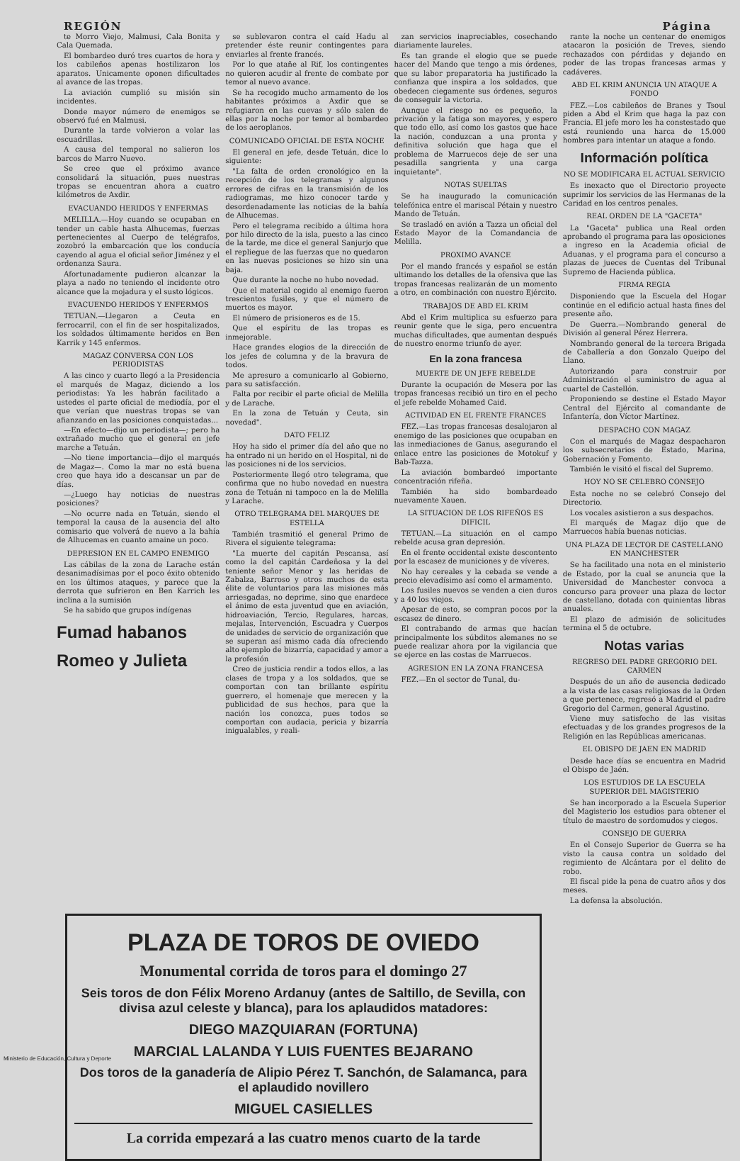REGIÓN Página
te Morro Viejo, Malmusi, Cala Bonita y Cala Quemada.
El bombardeo duró tres cuartos de hora y los cabileños apenas hostilizaron los aparatos. Unicamente oponen dificultades al avance de las tropas.
La aviación cumplió su misión sin incidentes.
Donde mayor número de enemigos se observó fué en Malmusi.
Durante la tarde volvieron a volar las escuadrillas.
A causa del temporal no salieron los barcos de Marro Nuevo.
Se cree que el próximo avance consolidará la situación, pues nuestras tropas se encuentran ahora a cuatro kilómetros de Axdir.
EVACUANDO HERIDOS Y ENFERMAS
MELILLA.—Hoy cuando se ocupaban en tender un cable hasta Alhucemas, fuerzas pertenecientes al Cuerpo de telégrafos, zozobró la embarcación que los conducía cayendo al agua el oficial señor Jiménez y el ordenanza Saura.
Afortunadamente pudieron alcanzar la playa a nado no teniendo el incidente otro alcance que la mojadura y el susto lógicos.
EVACUENDO HERIDOS Y ENFERMOS
TETUAN.—Llegaron a Ceuta en ferrocarril, con el fin de ser hospitalizados, los soldados últimamente heridos en Ben Karrik y 145 enfermos.
MAGAZ CONVERSA CON LOS PERIODISTAS
A las cinco y cuarto llegó a la Presidencia el marqués de Magaz, diciendo a los periodistas: Ya les habrán facilitado a ustedes el parte oficial de mediodía, por el que verían que nuestras tropas se van afianzando en las posiciones conquistadas...
—En efecto—dijo un periodista—; pero ha extrañado mucho que el general en jefe marche a Tetuán.
—No tiene importancia—dijo el marqués de Magaz—. Como la mar no está buena creo que haya ido a descansar un par de días.
—¿Luego hay noticias de nuestras posiciones?
—No ocurre nada en Tetuán, siendo el temporal la causa de la ausencia del alto comisario que volverá de nuevo a la bahía de Alhucemas en cuanto amaine un poco.
DEPRESION EN EL CAMPO ENEMIGO
Las cábilas de la zona de Larache están desanimadísimas por el poco éxito obtenido en los últimos ataques, y parece que la derrota que sufrieron en Ben Karrich les inclina a la sumisión
Se ha sabido que grupos indígenas
Fumad habanos
Romeo y Julieta
se sublevaron contra el caíd Hadu al pretender éste reunir contingentes para enviarles al frente francés.
Por lo que atañe al Rif, los contingentes no quieren acudir al frente de combate por temor al nuevo avance.
Se ha recogido mucho armamento de los habitantes próximos a Axdir que se refugiaron en las cuevas y sólo salen de ellas por la noche por temor al bombardeo de los aeroplanos.
COMUNICADO OFICIAL DE ESTA NOCHE
El general en jefe, desde Tetuán, dice lo siguiente:
"La falta de orden cronológico en la recepción de los telegramas y algunos errores de cifras en la transmisión de los radiogramas, me hizo conocer tarde y desordenadamente las noticias de la bahía de Alhucemas.
Pero el telegrama recibido a última hora por hilo directo de la isla, puesto a las cinco de la tarde, me dice el general Sanjurjo que el repliegue de las fuerzas que no quedaron en las nuevas posiciones se hizo sin una baja.
Que durante la noche no hubo novedad.
Que el material cogido al enemigo fueron trescientos fusiles, y que el número de muertos es mayor.
El número de prisioneros es de 15.
Que el espíritu de las tropas es inmejorable.
Hace grandes elogios de la dirección de los jefes de columna y de la bravura de todos.
Me apresuro a comunicarlo al Gobierno, para su satisfacción.
Falta por recibir el parte oficial de Melilla y de Larache.
En la zona de Tetuán y Ceuta, sin novedad".
DATO FELIZ
Hoy ha sido el primer día del año que no ha entrado ni un herido en el Hospital, ni de las posiciones ni de los servicios.
Posteriormente llegó otro telegrama, que confirma que no hubo novedad en nuestra zona de Tetuán ni tampoco en la de Melilla y Larache.
OTRO TELEGRAMA DEL MARQUES DE ESTELLA
También trasmitió el general Primo de Rivera el siguiente telegrama:
"La muerte del capitán Pescansa, así como la del capitán Cardeñosa y la del teniente señor Menor y las heridas de Zabalza, Barroso y otros muchos de esta élite de voluntarios para las misiones más arriesgadas, no deprime, sino que enardece el ánimo de esta juventud que en aviación, hidroaviación, Tercio, Regulares, harcas, mejalas, Intervención, Escuadra y Cuerpos de unidades de servicio de organización que se superan así mismo cada día ofreciendo alto ejemplo de bizarría, capacidad y amor a la profesión
Creo de justicia rendir a todos ellos, a las clases de tropa y a los soldados, que se comportan con tan brillante espíritu guerrero, el homenaje que merecen y la publicidad de sus hechos, para que la nación los conozca, pues todos se comportan con audacia, pericia y bizarría inigualables, y reali-
zan servicios inapreciables, cosechando diariamente laureles.
Es tan grande el elogio que se puede hacer del Mando que tengo a mis órdenes, que su labor preparatoria ha justificado la confianza que inspira a los soldados, que obedecen ciegamente sus órdenes, seguros de conseguir la victoria.
Aunque el riesgo no es pequeño, la privación y la fatiga son mayores, y espero que todo ello, así como los gastos que hace la nación, conduzcan a una pronta y definitiva solución que haga que el problema de Marruecos deje de ser una pesadilla sangrienta y una carga inquietante".
NOTAS SUELTAS
Se ha inaugurado la comunicación telefónica entre el mariscal Pétain y nuestro Mando de Tetuán.
Se trasladó en avión a Tazza un oficial del Estado Mayor de la Comandancia de Melilla.
PROXIMO AVANCE
Por el mando francés y español se están ultimando los detalles de la ofensiva que las tropas francesas realizarán de un momento a otro, en combinación con nuestro Ejército.
TRABAJOS DE ABD EL KRIM
Abd el Krim multiplica su esfuerzo para reunir gente que le siga, pero encuentra muchas dificultades, que aumentan después de nuestro enorme triunfo de ayer.
En la zona francesa
MUERTE DE UN JEFE REBELDE
Durante la ocupación de Mesera por las tropas francesas recibió un tiro en el pecho el jefe rebelde Mohamed Caid.
ACTIVIDAD EN EL FRENTE FRANCES
FEZ.—Las tropas francesas desalojaron al enemigo de las posiciones que ocupaban en las inmediaciones de Ganus, asegurando el enlace entre las posiciones de Motokuf y Bab-Tazza.
La aviación bombardeó importante concentración rifeña.
También ha sido bombardeado nuevamente Xauen.
LA SITUACION DE LOS RIFEÑOS ES DIFICIL
TETUAN.—La situación en el campo rebelde acusa gran depresión.
En el frente occidental existe descontento por la escasez de municiones y de víveres.
No hay cereales y la cebada se vende a precio elevadísimo así como el armamento.
Los fusiles nuevos se venden a cien duros y a 40 los viejos.
Apesar de esto, se compran pocos por la escasez de dinero.
El contrabando de armas que hacían principalmente los súbditos alemanes no se puede realizar ahora por la vigilancia que se ejerce en las costas de Marruecos.
AGRESION EN LA ZONA FRANCESA
FEZ.—En el sector de Tunal, du-
rante la noche un centenar de enemigos atacaron la posición de Treves, siendo rechazados con pérdidas y dejando en poder de las tropas francesas armas y cadáveres.
ABD EL KRIM ANUNCIA UN ATAQUE A FONDO
FEZ.—Los cabileños de Branes y Tsoul piden a Abd el Krim que haga la paz con Francia. El jefe moro les ha constestado que está reuniendo una harca de 15.000 hombres para intentar un ataque a fondo.
Información política
NO SE MODIFICARA EL ACTUAL SERVICIO
Es inexacto que el Directorio proyecte suprimir los servicios de las Hermanas de la Caridad en los centros penales.
REAL ORDEN DE LA "GACETA"
La "Gaceta" publica una Real orden aprobando el programa para las oposiciones a ingreso en la Academia oficial de Aduanas, y el programa para el concurso a plazas de jueces de Cuentas del Tribunal Supremo de Hacienda pública.
FIRMA REGIA
Disponiendo que la Escuela del Hogar continúe en el edificio actual hasta fines del presente año.
De Guerra.—Nombrando general de División al general Pérez Herrera.
Nombrando general de la tercera Brigada de Caballería a don Gonzalo Queipo del Llano.
Autorizando para construir por Administración el suministro de agua al cuartel de Castellón.
Proponiendo se destine el Estado Mayor Central del Ejército al comandante de Infantería, don Víctor Martínez.
DESPACHO CON MAGAZ
Con el marqués de Magaz despacharon los subsecretarios de Estado, Marina, Gobernación y Fomento.
También le visitó el fiscal del Supremo.
HOY NO SE CELEBRO CONSEJO
Esta noche no se celebró Consejo del Directorio.
Los vocales asistieron a sus despachos.
El marqués de Magaz dijo que de Marruecos había buenas noticias.
UNA PLAZA DE LECTOR DE CASTELLANO EN MANCHESTER
Se ha facilitado una nota en el ministerio de Estado, por la cual se anuncia que la Universidad de Manchester convoca a concurso para proveer una plaza de lector de castellano, dotada con quinientas libras anuales.
El plazo de admisión de solicitudes termina el 5 de octubre.
Notas varias
REGRESO DEL PADRE GREGORIO DEL CARMEN
Después de un año de ausencia dedicado a la vista de las casas religiosas de la Orden a que pertenece, regresó a Madrid el padre Gregorio del Carmen, general Agustino.
Viene muy satisfecho de las visitas efectuadas y de los grandes progresos de la Religión en las Repúblicas americanas.
EL OBISPO DE JAEN EN MADRID
Desde hace días se encuentra en Madrid el Obispo de Jaén.
LOS ESTUDIOS DE LA ESCUELA SUPERIOR DEL MAGISTERIO
Se han incorporado a la Escuela Superior del Magisterio los estudios para obtener el título de maestro de sordomudos y ciegos.
CONSEJO DE GUERRA
En el Consejo Superior de Guerra se ha visto la causa contra un soldado del regimiento de Alcántara por el delito de robo.
El fiscal pide la pena de cuatro años y dos meses.
La defensa la absolución.
PLAZA DE TOROS DE OVIEDO
Monumental corrida de toros para el domingo 27
Seis toros de don Félix Moreno Ardanuy (antes de Saltillo, de Sevilla, con divisa azul celeste y blanca), para los aplaudidos matadores:
DIEGO MAZQUIARAN (FORTUNA)
MARCIAL LALANDA Y LUIS FUENTES BEJARANO
Dos toros de la ganadería de Alipio Pérez T. Sanchón, de Salamanca, para el aplaudido novillero
MIGUEL CASIELLES
La corrida empezará a las cuatro menos cuarto de la tarde
Ministerio de Educación, Cultura y Deporte